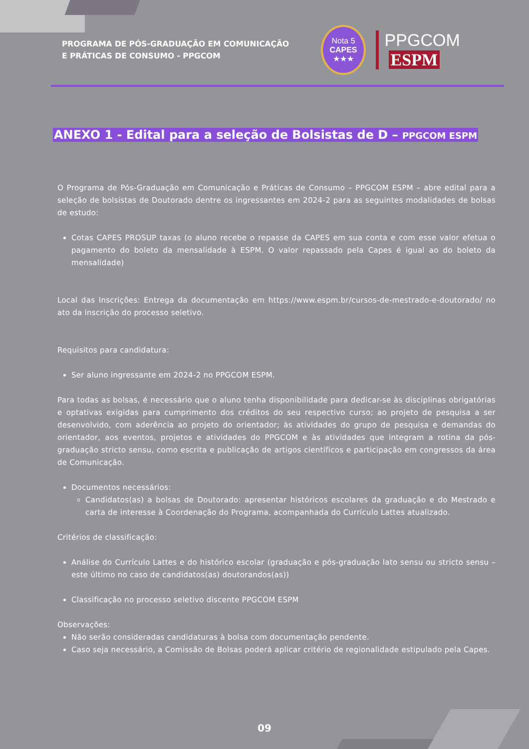PROGRAMA DE PÓS-GRADUAÇÃO EM COMUNICAÇÃO E PRÁTICAS DE CONSUMO - PPGCOM
Nota 5
CAPES
★★★
PPGCOM ESPM
ANEXO 1 - Edital para a seleção de Bolsistas de D – PPGCOM ESPM
O Programa de Pós-Graduação em Comunicação e Práticas de Consumo – PPGCOM ESPM – abre edital para a seleção de bolsistas de Doutorado dentre os ingressantes em 2024-2 para as seguintes modalidades de bolsas de estudo:
Cotas CAPES PROSUP taxas (o aluno recebe o repasse da CAPES em sua conta e com esse valor efetua o pagamento do boleto da mensalidade à ESPM. O valor repassado pela Capes é igual ao do boleto da mensalidade)
Local das Inscrições: Entrega da documentação em https://www.espm.br/cursos-de-mestrado-e-doutorado/ no ato da inscrição do processo seletivo.
Requisitos para candidatura:
Ser aluno ingressante em 2024-2 no PPGCOM ESPM.
Para todas as bolsas, é necessário que o aluno tenha disponibilidade para dedicar-se às disciplinas obrigatórias e optativas exigidas para cumprimento dos créditos do seu respectivo curso; ao projeto de pesquisa a ser desenvolvido, com aderência ao projeto do orientador; às atividades do grupo de pesquisa e demandas do orientador, aos eventos, projetos e atividades do PPGCOM e às atividades que integram a rotina da pós-graduação stricto sensu, como escrita e publicação de artigos científicos e participação em congressos da área de Comunicação.
Documentos necessários:
Candidatos(as) a bolsas de Doutorado: apresentar históricos escolares da graduação e do Mestrado e carta de interesse à Coordenação do Programa, acompanhada do Currículo Lattes atualizado.
Critérios de classificação:
Análise do Currículo Lattes e do histórico escolar (graduação e pós-graduação lato sensu ou stricto sensu – este último no caso de candidatos(as) doutorandos(as))
Classificação no processo seletivo discente PPGCOM ESPM
Observações:
Não serão consideradas candidaturas à bolsa com documentação pendente.
Caso seja necessário, a Comissão de Bolsas poderá aplicar critério de regionalidade estipulado pela Capes.
09